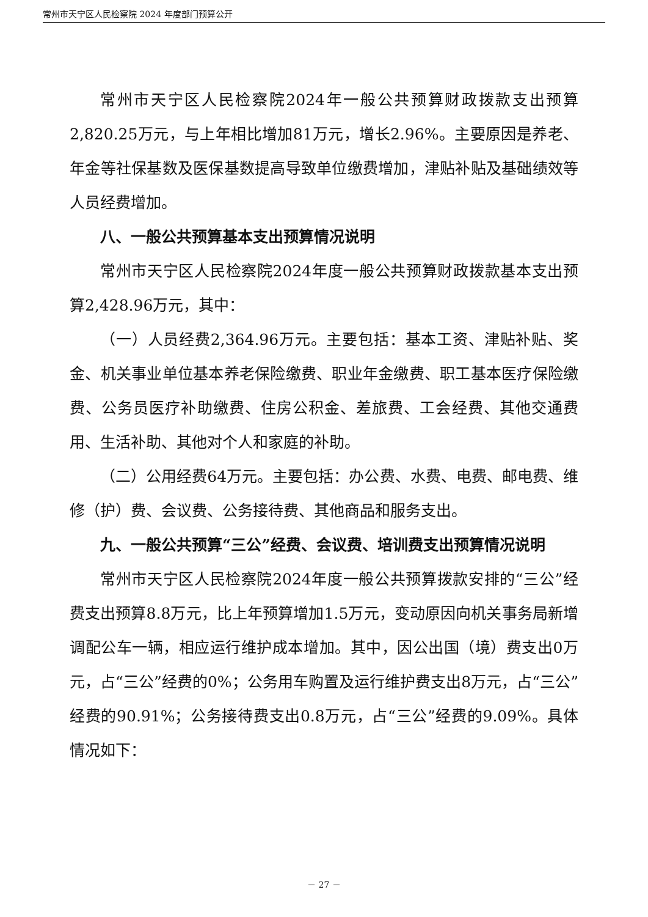常州市天宁区人民检察院 2024 年度部门预算公开
常州市天宁区人民检察院2024年一般公共预算财政拨款支出预算2,820.25万元，与上年相比增加81万元，增长2.96%。主要原因是养老、年金等社保基数及医保基数提高导致单位缴费增加，津贴补贴及基础绩效等人员经费增加。
八、一般公共预算基本支出预算情况说明
常州市天宁区人民检察院2024年度一般公共预算财政拨款基本支出预算2,428.96万元，其中：
（一）人员经费2,364.96万元。主要包括：基本工资、津贴补贴、奖金、机关事业单位基本养老保险缴费、职业年金缴费、职工基本医疗保险缴费、公务员医疗补助缴费、住房公积金、差旅费、工会经费、其他交通费用、生活补助、其他对个人和家庭的补助。
（二）公用经费64万元。主要包括：办公费、水费、电费、邮电费、维修（护）费、会议费、公务接待费、其他商品和服务支出。
九、一般公共预算“三公”经费、会议费、培训费支出预算情况说明
常州市天宁区人民检察院2024年度一般公共预算拨款安排的“三公”经费支出预算8.8万元，比上年预算增加1.5万元，变动原因向机关事务局新增调配公车一辆，相应运行维护成本增加。其中，因公出国（境）费支出0万元，占“三公”经费的0%；公务用车购置及运行维护费支出8万元，占“三公”经费的90.91%；公务接待费支出0.8万元，占“三公”经费的9.09%。具体情况如下：
－ 27 －